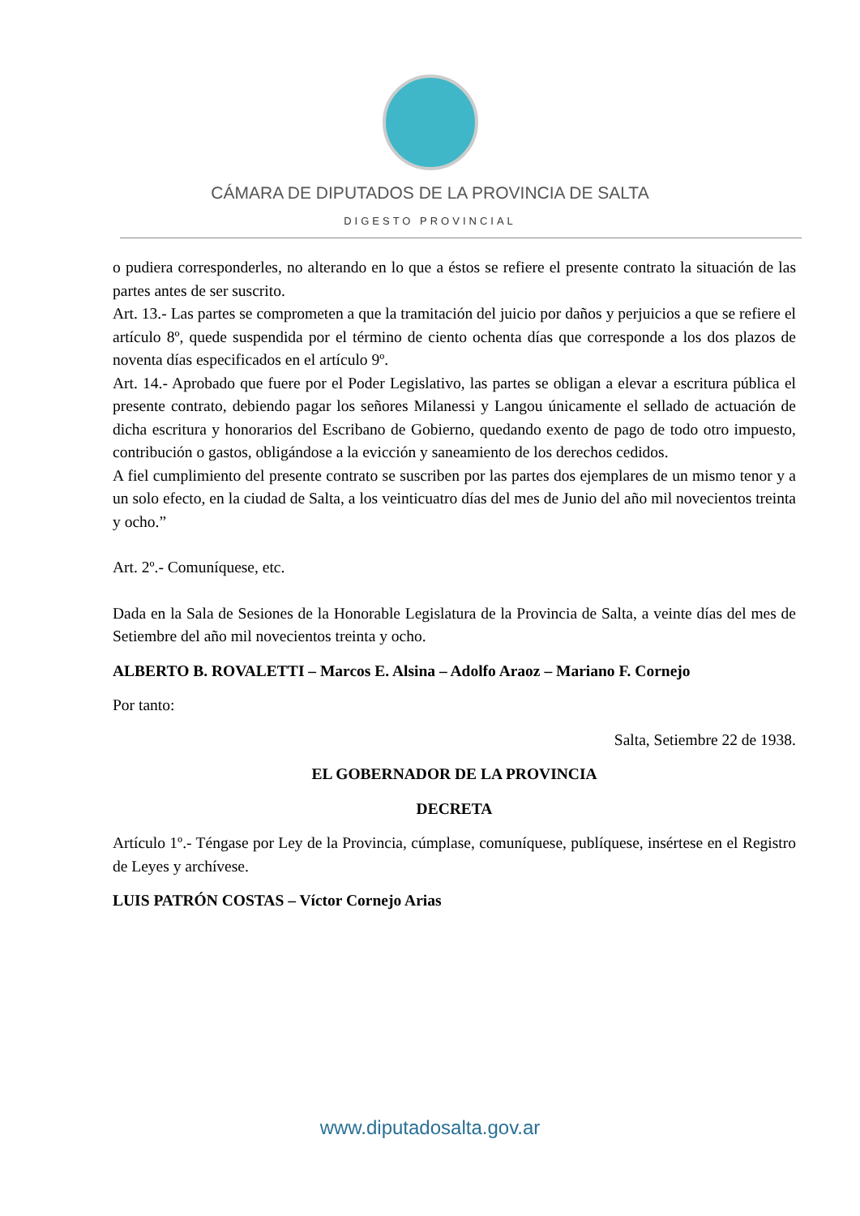CÁMARA DE DIPUTADOS DE LA PROVINCIA DE SALTA
DIGESTO PROVINCIAL
o pudiera corresponderles, no alterando en lo que a éstos se refiere el presente contrato la situación de las partes antes de ser suscrito.
Art. 13.- Las partes se comprometen a que la tramitación del juicio por daños y perjuicios a que se refiere el artículo 8º, quede suspendida por el término de ciento ochenta días que corresponde a los dos plazos de noventa días especificados en el artículo 9º.
Art. 14.- Aprobado que fuere por el Poder Legislativo, las partes se obligan a elevar a escritura pública el presente contrato, debiendo pagar los señores Milanessi y Langou únicamente el sellado de actuación de dicha escritura y honorarios del Escribano de Gobierno, quedando exento de pago de todo otro impuesto, contribución o gastos, obligándose a la evicción y saneamiento de los derechos cedidos.
A fiel cumplimiento del presente contrato se suscriben por las partes dos ejemplares de un mismo tenor y a un solo efecto, en la ciudad de Salta, a los veinticuatro días del mes de Junio del año mil novecientos treinta y ocho.”
Art. 2º.- Comuníquese, etc.
Dada en la Sala de Sesiones de la Honorable Legislatura de la Provincia de Salta, a veinte días del mes de Setiembre del año mil novecientos treinta y ocho.
ALBERTO B. ROVALETTI – Marcos E. Alsina – Adolfo Araoz – Mariano F. Cornejo
Por tanto:
Salta, Setiembre 22 de 1938.
EL GOBERNADOR DE LA PROVINCIA
DECRETA
Artículo 1º.- Téngase por Ley de la Provincia, cúmplase, comuníquese, publíquese, insértese en el Registro de Leyes y archívese.
LUIS PATRÓN COSTAS – Víctor Cornejo Arias
www.diputadosalta.gov.ar